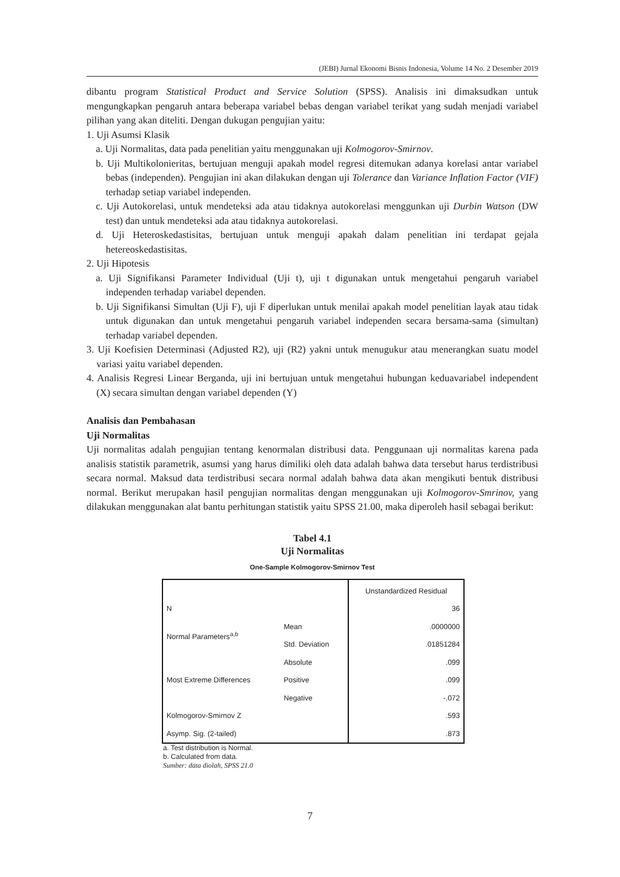(JEBI) Jurnal Ekonomi Bisnis Indonesia, Volume 14 No. 2 Desember 2019
dibantu program Statistical Product and Service Solution (SPSS). Analisis ini dimaksudkan untuk mengungkapkan pengaruh antara beberapa variabel bebas dengan variabel terikat yang sudah menjadi variabel pilihan yang akan diteliti. Dengan dukugan pengujian yaitu:
1. Uji Asumsi Klasik
a. Uji Normalitas, data pada penelitian yaitu menggunakan uji Kolmogorov-Smirnov.
b. Uji Multikolonieritas, bertujuan menguji apakah model regresi ditemukan adanya korelasi antar variabel bebas (independen). Pengujian ini akan dilakukan dengan uji Tolerance dan Variance Inflation Factor (VIF) terhadap setiap variabel independen.
c. Uji Autokorelasi, untuk mendeteksi ada atau tidaknya autokorelasi menggunkan uji Durbin Watson (DW test) dan untuk mendeteksi ada atau tidaknya autokorelasi.
d. Uji Heteroskedastisitas, bertujuan untuk menguji apakah dalam penelitian ini terdapat gejala hetereoskedastisitas.
2. Uji Hipotesis
a. Uji Signifikansi Parameter Individual (Uji t), uji t digunakan untuk mengetahui pengaruh variabel independen terhadap variabel dependen.
b. Uji Signifikansi Simultan (Uji F), uji F diperlukan untuk menilai apakah model penelitian layak atau tidak untuk digunakan dan untuk mengetahui pengaruh variabel independen secara bersama-sama (simultan) terhadap variabel dependen.
3. Uji Koefisien Determinasi (Adjusted R2), uji (R2) yakni untuk menugukur atau menerangkan suatu model variasi yaitu variabel dependen.
4. Analisis Regresi Linear Berganda, uji ini bertujuan untuk mengetahui hubungan keduavariabel independent (X) secara simultan dengan variabel dependen (Y)
Analisis dan Pembahasan
Uji Normalitas
Uji normalitas adalah pengujian tentang kenormalan distribusi data. Penggunaan uji normalitas karena pada analisis statistik parametrik, asumsi yang harus dimiliki oleh data adalah bahwa data tersebut harus terdistribusi secara normal. Maksud data terdistribusi secara normal adalah bahwa data akan mengikuti bentuk distribusi normal. Berikut merupakan hasil pengujian normalitas dengan menggunakan uji Kolmogorov-Smrinov, yang dilakukan menggunakan alat bantu perhitungan statistik yaitu SPSS 21.00, maka diperoleh hasil sebagai berikut:
Tabel 4.1
Uji Normalitas
One-Sample Kolmogorov-Smirnov Test
| | | Unstandardized Residual |
| N | | 36 |
| Normal Parameters<sup>a,b</sup> | Mean | .0000000 |
| | Std. Deviation | .01851284 |
| Most Extreme Differences | Absolute | .099 |
| | Positive | .099 |
| | Negative | -.072 |
| Kolmogorov-Smirnov Z | | .593 |
| Asymp. Sig. (2-tailed) | | .873 |
a. Test distribution is Normal.
b. Calculated from data.
Sumber: data diolah, SPSS 21.0
7